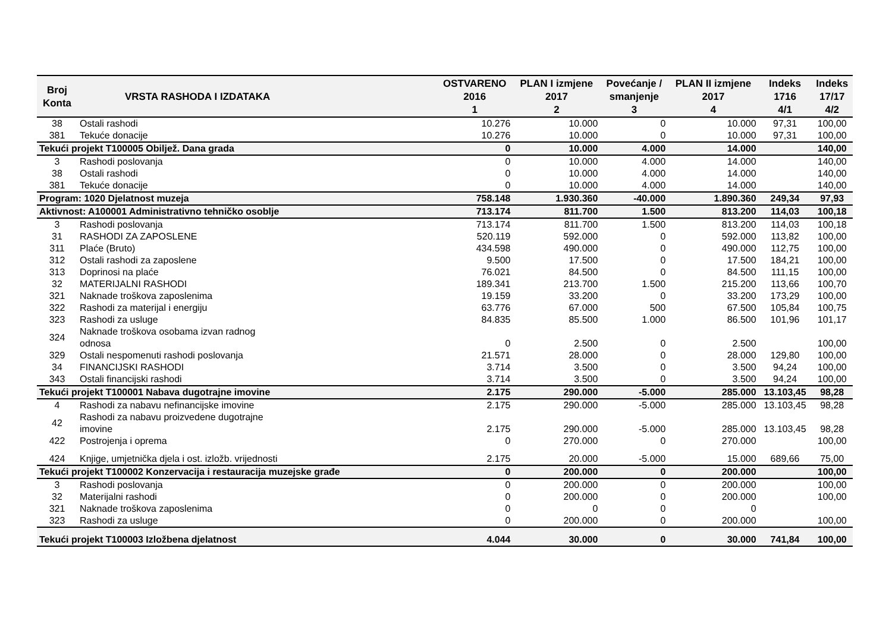| Broj Konta | VRSTA RASHODA I IZDATAKA | OSTVARENO 2016 1 | PLAN I izmjene 2017 2 | Povećanje / smanjenje 3 | PLAN II izmjene 2017 4 | Indeks 1716 4/1 | Indeks 17/17 4/2 |
| --- | --- | --- | --- | --- | --- | --- | --- |
| 38 | Ostali rashodi | 10.276 | 10.000 | 0 | 10.000 | 97,31 | 100,00 |
| 381 | Tekuće donacije | 10.276 | 10.000 | 0 | 10.000 | 97,31 | 100,00 |
| Tekući projekt T100005 Obiljež. Dana grada | | 0 | 10.000 | 4.000 | 14.000 | | 140,00 |
| 3 | Rashodi poslovanja | 0 | 10.000 | 4.000 | 14.000 | | 140,00 |
| 38 | Ostali rashodi | 0 | 10.000 | 4.000 | 14.000 | | 140,00 |
| 381 | Tekuće donacije | 0 | 10.000 | 4.000 | 14.000 | | 140,00 |
| Program: 1020 Djelatnost muzeja | | 758.148 | 1.930.360 | -40.000 | 1.890.360 | 249,34 | 97,93 |
| Aktivnost: A100001 Administrativno tehničko osoblje | | 713.174 | 811.700 | 1.500 | 813.200 | 114,03 | 100,18 |
| 3 | Rashodi poslovanja | 713.174 | 811.700 | 1.500 | 813.200 | 114,03 | 100,18 |
| 31 | RASHODI ZA ZAPOSLENE | 520.119 | 592.000 | 0 | 592.000 | 113,82 | 100,00 |
| 311 | Plaće (Bruto) | 434.598 | 490.000 | 0 | 490.000 | 112,75 | 100,00 |
| 312 | Ostali rashodi za zaposlene | 9.500 | 17.500 | 0 | 17.500 | 184,21 | 100,00 |
| 313 | Doprinosi na plaće | 76.021 | 84.500 | 0 | 84.500 | 111,15 | 100,00 |
| 32 | MATERIJALNI RASHODI | 189.341 | 213.700 | 1.500 | 215.200 | 113,66 | 100,70 |
| 321 | Naknade troškova zaposlenima | 19.159 | 33.200 | 0 | 33.200 | 173,29 | 100,00 |
| 322 | Rashodi za materijal i energiju | 63.776 | 67.000 | 500 | 67.500 | 105,84 | 100,75 |
| 323 | Rashodi za usluge | 84.835 | 85.500 | 1.000 | 86.500 | 101,96 | 101,17 |
| 324 | Naknade troškova osobama izvan radnog odnosa | 0 | 2.500 | 0 | 2.500 | | 100,00 |
| 329 | Ostali nespomenuti rashodi poslovanja | 21.571 | 28.000 | 0 | 28.000 | 129,80 | 100,00 |
| 34 | FINANCIJSKI RASHODI | 3.714 | 3.500 | 0 | 3.500 | 94,24 | 100,00 |
| 343 | Ostali financijski rashodi | 3.714 | 3.500 | 0 | 3.500 | 94,24 | 100,00 |
| Tekući projekt T100001 Nabava dugotrajne imovine | | 2.175 | 290.000 | -5.000 | 285.000 | 13.103,45 | 98,28 |
| 4 | Rashodi za nabavu nefinancijske imovine | 2.175 | 290.000 | -5.000 | 285.000 | 13.103,45 | 98,28 |
| 42 | Rashodi za nabavu proizvedene dugotrajne imovine | 2.175 | 290.000 | -5.000 | 285.000 | 13.103,45 | 98,28 |
| 422 | Postrojenja i oprema | 0 | 270.000 | 0 | 270.000 | | 100,00 |
| 424 | Knjige, umjetnička djela i ost. izložb. vrijednosti | 2.175 | 20.000 | -5.000 | 15.000 | 689,66 | 75,00 |
| Tekući projekt T100002 Konzervacija i restauracija muzejske građe | | 0 | 200.000 | 0 | 200.000 | | 100,00 |
| 3 | Rashodi poslovanja | 0 | 200.000 | 0 | 200.000 | | 100,00 |
| 32 | Materijalni rashodi | 0 | 200.000 | 0 | 200.000 | | 100,00 |
| 321 | Naknade troškova zaposlenima | 0 | 0 | 0 | 0 | | |
| 323 | Rashodi za usluge | 0 | 200.000 | 0 | 200.000 | | 100,00 |
| Tekući projekt T100003 Izložbena djelatnost | | 4.044 | 30.000 | 0 | 30.000 | 741,84 | 100,00 |